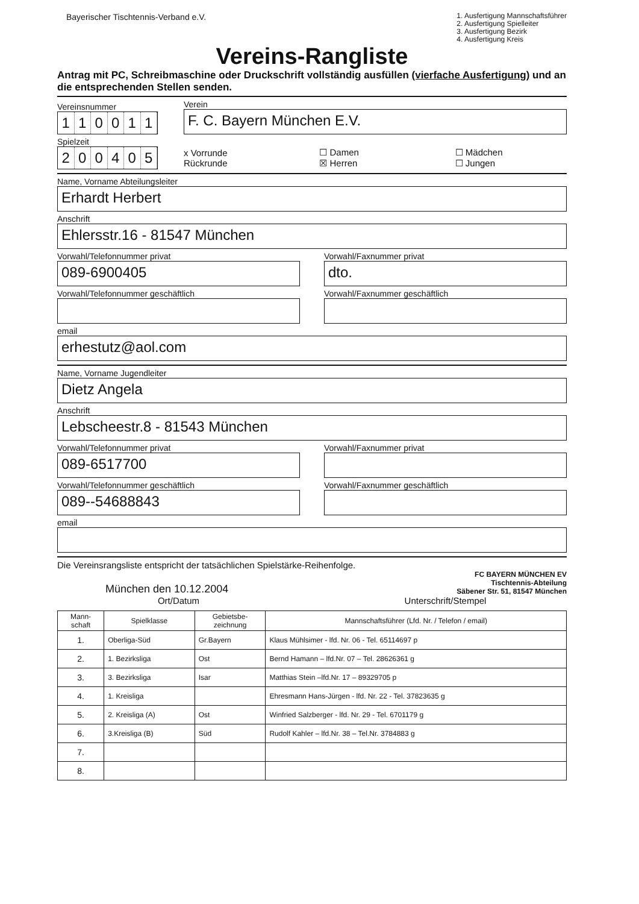Bayerischer Tischtennis-Verband e.V.
1. Ausfertigung Mannschaftsführer
2. Ausfertigung Spielleiter
3. Ausfertigung Bezirk
4. Ausfertigung Kreis
Vereins-Rangliste
Antrag mit PC, Schreibmaschine oder Druckschrift vollständig ausfüllen (vierfache Ausfertigung) und an die entsprechenden Stellen senden.
Vereinsnummer
110011
Verein
F. C. Bayern München E.V.
Spielzeit
200405
x Vorrunde
Rückrunde
☐ Damen
☒ Herren
☐ Mädchen
☐ Jungen
Name, Vorname Abteilungsleiter
Erhardt Herbert
Anschrift
Ehlersstr.16 - 81547 München
Vorwahl/Telefonnummer privat
089-6900405
Vorwahl/Faxnummer privat
dto.
Vorwahl/Telefonnummer geschäftlich
Vorwahl/Faxnummer geschäftlich
email
erhestutz@aol.com
Name, Vorname Jugendleiter
Dietz Angela
Anschrift
Lebscheestr.8 - 81543 München
Vorwahl/Telefonnummer privat
089-6517700
Vorwahl/Faxnummer privat
Vorwahl/Telefonnummer geschäftlich
089--54688843
Vorwahl/Faxnummer geschäftlich
email
Die Vereinsrangsliste entspricht der tatsächlichen Spielstärke-Reihenfolge.
München den 10.12.2004
FC BAYERN MÜNCHEN EV
Tischtennis-Abteilung
Säbener Str. 51, 81547 München
Ort/Datum
Unterschrift/Stempel
| Mann- schaft | Spielklasse | Gebietsbe- zeichnung | Mannschaftsführer (Lfd. Nr. / Telefon / email) |
| --- | --- | --- | --- |
| 1. | Oberliga-Süd | Gr.Bayern | Klaus Mühlsimer - lfd. Nr. 06 - Tel. 65114697 p |
| 2. | 1. Bezirksliga | Ost | Bernd Hamann – lfd.Nr. 07 – Tel. 28626361 g |
| 3. | 3. Bezirksliga | Isar | Matthias Stein –lfd.Nr. 17 – 89329705 p |
| 4. | 1. Kreisliga | | Ehresmann Hans-Jürgen - lfd. Nr. 22 - Tel. 37823635 g |
| 5. | 2. Kreisliga (A) | Ost | Winfried Salzberger - lfd. Nr. 29 - Tel. 6701179 g |
| 6. | 3.Kreisliga (B) | Süd | Rudolf Kahler – lfd.Nr. 38 – Tel.Nr. 3784883 g |
| 7. | | | |
| 8. | | | |